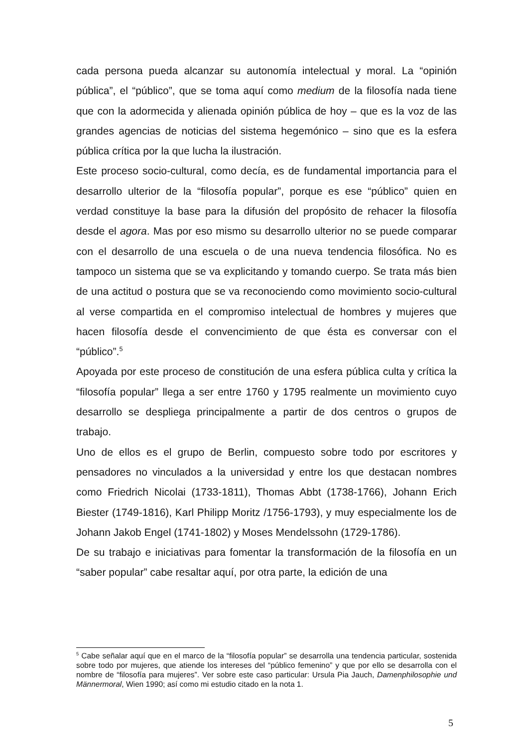cada persona pueda alcanzar su autonomía intelectual y moral. La “opinión pública”, el “público”, que se toma aquí como medium de la filosofía nada tiene que con la adormecida y alienada opinión pública de hoy – que es la voz de las grandes agencias de noticias del sistema hegemónico – sino que es la esfera pública crítica por la que lucha la ilustración.
Este proceso socio-cultural, como decía, es de fundamental importancia para el desarrollo ulterior de la “filosofía popular”, porque es ese “público” quien en verdad constituye la base para la difusión del propósito de rehacer la filosofía desde el agora. Mas por eso mismo su desarrollo ulterior no se puede comparar con el desarrollo de una escuela o de una nueva tendencia filosófica. No es tampoco un sistema que se va explicitando y tomando cuerpo. Se trata más bien de una actitud o postura que se va reconociendo como movimiento socio-cultural al verse compartida en el compromiso intelectual de hombres y mujeres que hacen filosofía desde el convencimiento de que ésta es conversar con el “público”.<sup>5</sup>
Apoyada por este proceso de constitución de una esfera pública culta y crítica la “filosofía popular” llega a ser entre 1760 y 1795 realmente un movimiento cuyo desarrollo se despliega principalmente a partir de dos centros o grupos de trabajo.
Uno de ellos es el grupo de Berlin, compuesto sobre todo por escritores y pensadores no vinculados a la universidad y entre los que destacan nombres como Friedrich Nicolai (1733-1811), Thomas Abbt (1738-1766), Johann Erich Biester (1749-1816), Karl Philipp Moritz /1756-1793), y muy especialmente los de Johann Jakob Engel (1741-1802) y Moses Mendelssohn (1729-1786).
De su trabajo e iniciativas para fomentar la transformación de la filosofía en un “saber popular” cabe resaltar aquí, por otra parte, la edición de una
<sup>5</sup> Cabe señalar aquí que en el marco de la “filosofía popular” se desarrolla una tendencia particular, sostenida sobre todo por mujeres, que atiende los intereses del “público femenino” y que por ello se desarrolla con el nombre de “filosofía para mujeres”. Ver sobre este caso particular: Ursula Pia Jauch, Damenphilosophie und Männermoral, Wien 1990; así como mi estudio citado en la nota 1.
5